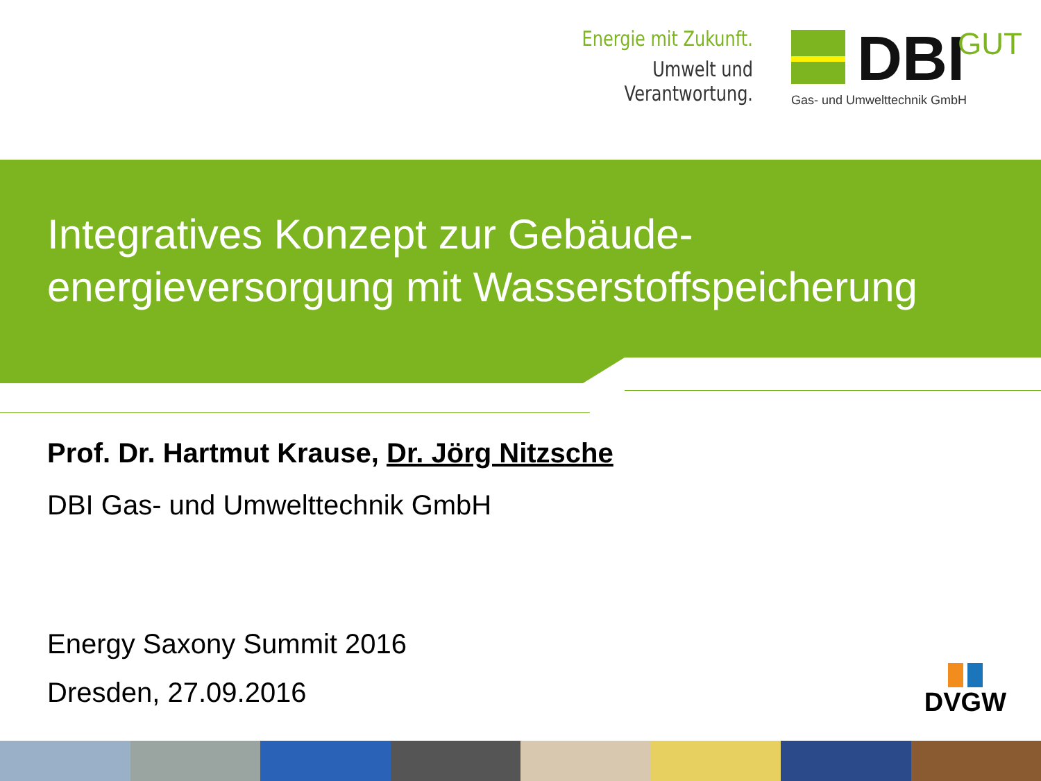Energie mit Zukunft.
Umwelt und Verantwortung. DBI GUT
Gas- und Umwelttechnik GmbH
Integratives Konzept zur Gebäude-
energieversorgung mit Wasserstoffspeicherung
Prof. Dr. Hartmut Krause, Dr. Jörg Nitzsche
DBI Gas- und Umwelttechnik GmbH
Energy Saxony Summit 2016
Dresden, 27.09.2016
DVGW